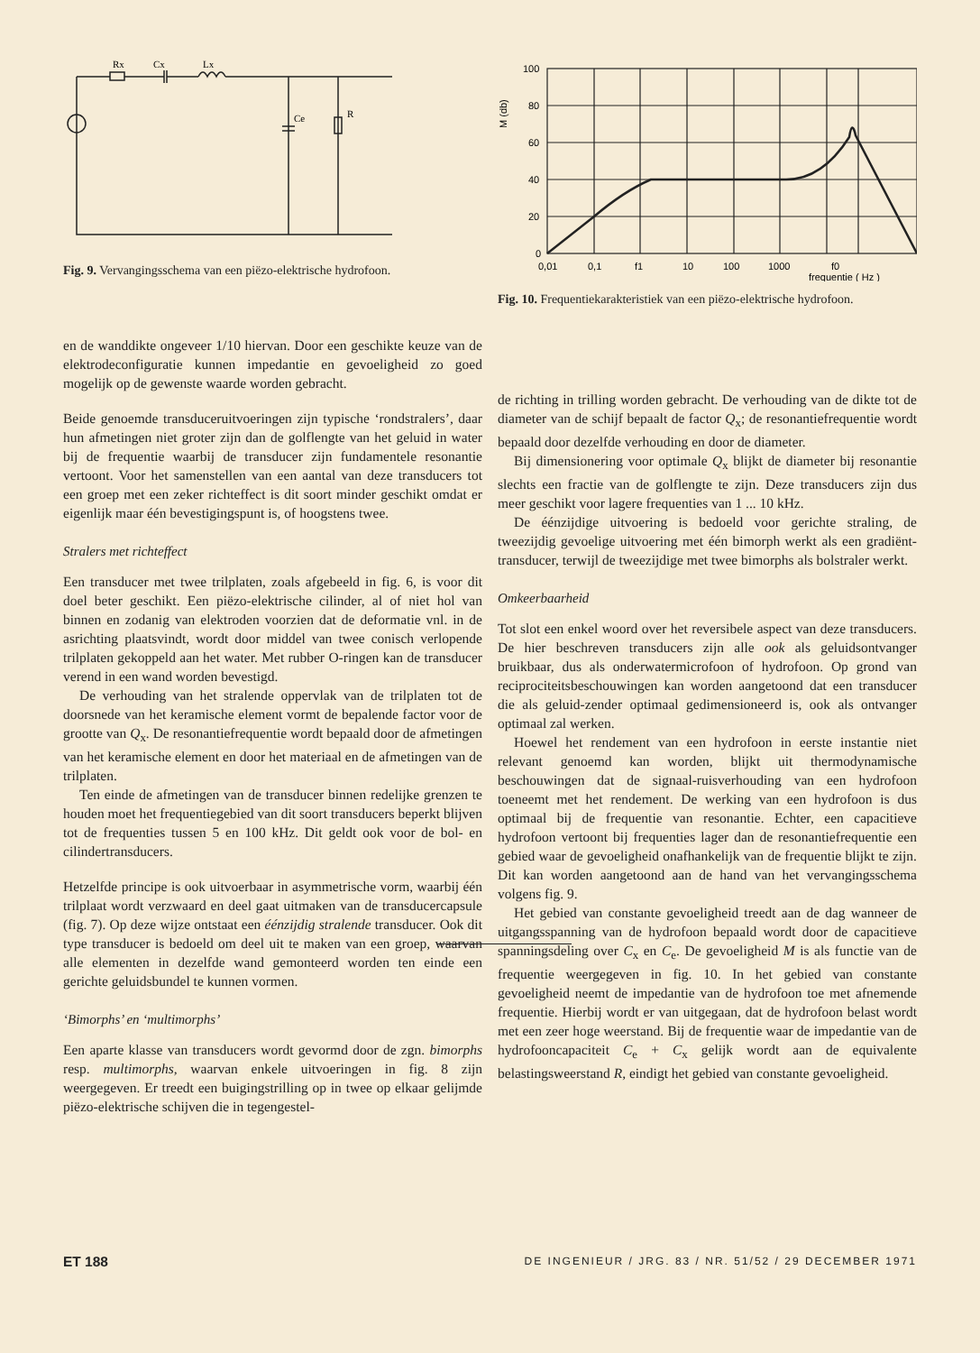Rx
Cx
Lx
Ce
R
Fig. 9. Vervangingsschema van een piëzo-elektrische hydrofoon.
en de wanddikte ongeveer 1/10 hiervan. Door een geschikte keuze van de elektrodeconfiguratie kunnen impedantie en gevoeligheid zo goed mogelijk op de gewenste waarde worden gebracht.
Beide genoemde transduceruitvoeringen zijn typische ‘rondstralers’, daar hun afmetingen niet groter zijn dan de golflengte van het geluid in water bij de frequentie waarbij de transducer zijn fundamentele resonantie vertoont. Voor het samenstellen van een aantal van deze transducers tot een groep met een zeker richteffect is dit soort minder geschikt omdat er eigenlijk maar één bevestigingspunt is, of hoogstens twee.
Stralers met richteffect
Een transducer met twee trilplaten, zoals afgebeeld in fig. 6, is voor dit doel beter geschikt. Een piëzo-elektrische cilinder, al of niet hol van binnen en zodanig van elektroden voorzien dat de deformatie vnl. in de asrichting plaatsvindt, wordt door middel van twee conisch verlopende trilplaten gekoppeld aan het water. Met rubber O-ringen kan de transducer verend in een wand worden bevestigd.
De verhouding van het stralende oppervlak van de trilplaten tot de doorsnede van het keramische element vormt de bepalende factor voor de grootte van Q<sub>x</sub>. De resonantiefrequentie wordt bepaald door de afmetingen van het keramische element en door het materiaal en de afmetingen van de trilplaten.
Ten einde de afmetingen van de transducer binnen redelijke grenzen te houden moet het frequentiegebied van dit soort transducers beperkt blijven tot de frequenties tussen 5 en 100 kHz. Dit geldt ook voor de bol- en cilindertransducers.
Hetzelfde principe is ook uitvoerbaar in asymmetrische vorm, waarbij één trilplaat wordt verzwaard en deel gaat uitmaken van de transducercapsule (fig. 7). Op deze wijze ontstaat een éénzijdig stralende transducer. Ook dit type transducer is bedoeld om deel uit te maken van een groep, waarvan alle elementen in dezelfde wand gemonteerd worden ten einde een gerichte geluidsbundel te kunnen vormen.
‘Bimorphs’ en ‘multimorphs’
Een aparte klasse van transducers wordt gevormd door de zgn. bimorphs resp. multimorphs, waarvan enkele uitvoeringen in fig. 8 zijn weergegeven. Er treedt een buigingstrilling op in twee op elkaar gelijmde piëzo-elektrische schijven die in tegengestel-
100
80
60
40
20
0
0,01
0,1
f1
10
100
1000
f0
frequentie ( Hz )
M (db)
Fig. 10. Frequentiekarakteristiek van een piëzo-elektrische hydrofoon.
de richting in trilling worden gebracht. De verhouding van de dikte tot de diameter van de schijf bepaalt de factor Q<sub>x</sub>; de resonantiefrequentie wordt bepaald door dezelfde verhouding en door de diameter.
Bij dimensionering voor optimale Q<sub>x</sub> blijkt de diameter bij resonantie slechts een fractie van de golflengte te zijn. Deze transducers zijn dus meer geschikt voor lagere frequenties van 1 ... 10 kHz.
De éénzijdige uitvoering is bedoeld voor gerichte straling, de tweezijdig gevoelige uitvoering met één bimorph werkt als een gradiënt-transducer, terwijl de tweezijdige met twee bimorphs als bolstraler werkt.
Omkeerbaarheid
Tot slot een enkel woord over het reversibele aspect van deze transducers. De hier beschreven transducers zijn alle ook als geluidsontvanger bruikbaar, dus als onderwatermicrofoon of hydrofoon. Op grond van reciprociteitsbeschouwingen kan worden aangetoond dat een transducer die als geluid-zender optimaal gedimensioneerd is, ook als ontvanger optimaal zal werken.
Hoewel het rendement van een hydrofoon in eerste instantie niet relevant genoemd kan worden, blijkt uit thermodynamische beschouwingen dat de signaal-ruisverhouding van een hydrofoon toeneemt met het rendement. De werking van een hydrofoon is dus optimaal bij de frequentie van resonantie. Echter, een capacitieve hydrofoon vertoont bij frequenties lager dan de resonantiefrequentie een gebied waar de gevoeligheid onafhankelijk van de frequentie blijkt te zijn. Dit kan worden aangetoond aan de hand van het vervangingsschema volgens fig. 9.
Het gebied van constante gevoeligheid treedt aan de dag wanneer de uitgangsspanning van de hydrofoon bepaald wordt door de capacitieve spanningsdeling over C<sub>x</sub> en C<sub>e</sub>. De gevoeligheid M is als functie van de frequentie weergegeven in fig. 10. In het gebied van constante gevoeligheid neemt de impedantie van de hydrofoon toe met afnemende frequentie. Hierbij wordt er van uitgegaan, dat de hydrofoon belast wordt met een zeer hoge weerstand. Bij de frequentie waar de impedantie van de hydrofooncapaciteit C<sub>e</sub> + C<sub>x</sub> gelijk wordt aan de equivalente belastingsweerstand R, eindigt het gebied van constante gevoeligheid.
ET 188 DE INGENIEUR / JRG. 83 / NR. 51/52 / 29 DECEMBER 1971